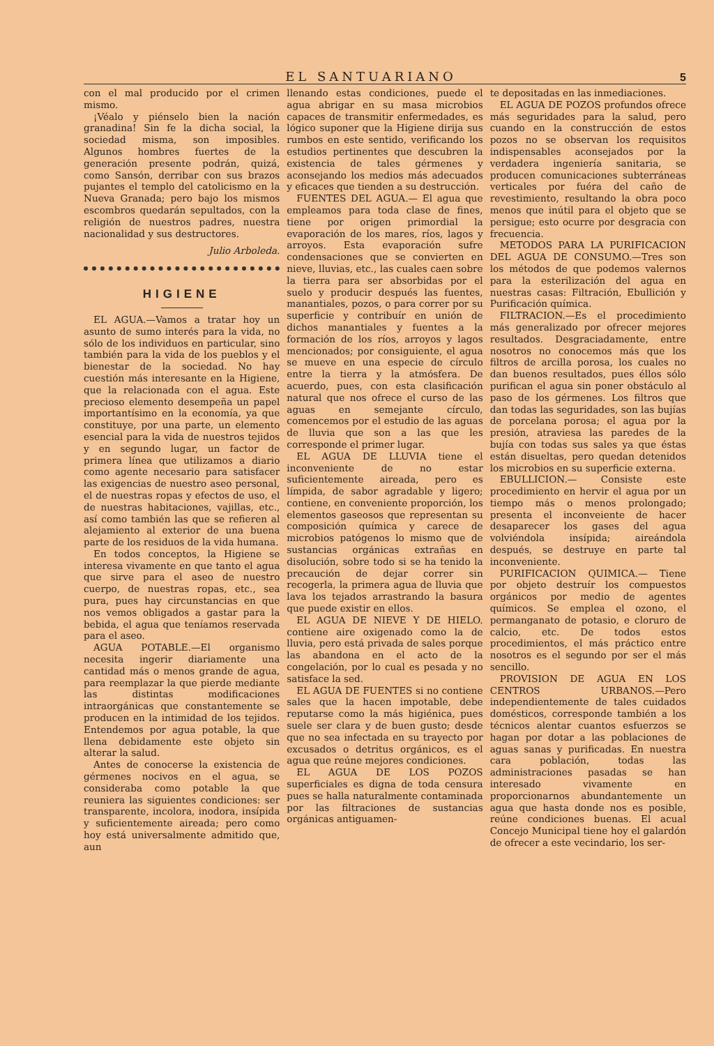EL SANTUARIANO 5
con el mal producido por el crimen mismo.
¡Véalo y piénselo bien la nación granadina! Sin fe la dicha social, la sociedad misma, son imposibles. Algunos hombres fuertes de la generación presente podrán, quizá, como Sansón, derribar con sus brazos pujantes el templo del catolicismo en la Nueva Granada; pero bajo los mismos escombros quedarán sepultados, con la religión de nuestros padres, nuestra nacionalidad y sus destructores.
Julio Arboleda.
HIGIENE
EL AGUA.—Vamos a tratar hoy un asunto de sumo interés para la vida, no sólo de los individuos en particular, sino también para la vida de los pueblos y el bienestar de la sociedad. No hay cuestión más interesante en la Higiene, que la relacionada con el agua. Este precioso elemento desempeña un papel importantísimo en la economía, ya que constituye, por una parte, un elemento esencial para la vida de nuestros tejidos y en segundo lugar, un factor de primera línea que utilizamos a diario como agente necesario para satisfacer las exigencias de nuestro aseo personal, el de nuestras ropas y efectos de uso, el de nuestras habitaciones, vajillas, etc., así como también las que se refieren al alejamiento al exterior de una buena parte de los residuos de la vida humana.
En todos conceptos, la Higiene se interesa vivamente en que tanto el agua que sirve para el aseo de nuestro cuerpo, de nuestras ropas, etc., sea pura, pues hay circunstancias en que nos vemos obligados a gastar para la bebida, el agua que teníamos reservada para el aseo.
AGUA POTABLE.—El organismo necesita ingerir diariamente una cantidad más o menos grande de agua, para reemplazar la que pierde mediante las distintas modificaciones intraorgánicas que constantemente se producen en la intimidad de los tejidos. Entendemos por agua potable, la que llena debidamente este objeto sin alterar la salud.
Antes de conocerse la existencia de gérmenes nocivos en el agua, se consideraba como potable la que reuniera las siguientes condiciones: ser transparente, incolora, inodora, insípida y suficientemente aireada; pero como hoy está universalmente admitido que, aun
llenando estas condiciones, puede el agua abrigar en su masa microbios capaces de transmitir enfermedades, es lógico suponer que la Higiene dirija sus rumbos en este sentido, verificando los estudios pertinentes que descubren la existencia de tales gérmenes y aconsejando los medios más adecuados y eficaces que tienden a su destrucción.
FUENTES DEL AGUA.— El agua que empleamos para toda clase de fines, tiene por origen primordial la evaporación de los mares, ríos, lagos y arroyos. Esta evaporación sufre condensaciones que se convierten en nieve, lluvias, etc., las cuales caen sobre la tierra para ser absorbidas por el suelo y producir después las fuentes, manantiales, pozos, o para correr por su superficie y contribuír en unión de dichos manantiales y fuentes a la formación de los ríos, arroyos y lagos mencionados; por consiguiente, el agua se mueve en una especie de círculo entre la tierra y la atmósfera. De acuerdo, pues, con esta clasificación natural que nos ofrece el curso de las aguas en semejante círculo, comencemos por el estudio de las aguas de lluvia que son a las que les corresponde el primer lugar.
EL AGUA DE LLUVIA tiene el inconveniente de no estar suficientemente aireada, pero es límpida, de sabor agradable y ligero; contiene, en conveniente proporción, los elementos gaseosos que representan su composición química y carece de microbios patógenos lo mismo que de sustancias orgánicas extrañas en disolución, sobre todo si se ha tenido la precaución de dejar correr sin recogerla, la primera agua de lluvia que lava los tejados arrastrando la basura que puede existir en ellos.
EL AGUA DE NIEVE Y DE HIELO. contiene aire oxigenado como la de lluvia, pero está privada de sales porque las abandona en el acto de la congelación, por lo cual es pesada y no satisface la sed.
EL AGUA DE FUENTES si no contiene sales que la hacen impotable, debe reputarse como la más higiénica, pues suele ser clara y de buen gusto; desde que no sea infectada en su trayecto por excusados o detritus orgánicos, es el agua que reúne mejores condiciones.
EL AGUA DE LOS POZOS superficiales es digna de toda censura pues se halla naturalmente contaminada por las filtraciones de sustancias orgánicas antiguamen-
te depositadas en las inmediaciones.
EL AGUA DE POZOS profundos ofrece más seguridades para la salud, pero cuando en la construcción de estos pozos no se observan los requisitos indispensables aconsejados por la verdadera ingeniería sanitaria, se producen comunicaciones subterráneas verticales por fuéra del caño de revestimiento, resultando la obra poco menos que inútil para el objeto que se persigue; esto ocurre por desgracia con frecuencia.
METODOS PARA LA PURIFICACION DEL AGUA DE CONSUMO.—Tres son los métodos de que podemos valernos para la esterilización del agua en nuestras casas: Filtración, Ebullición y Purificación química.
FILTRACION.—Es el procedimiento más generalizado por ofrecer mejores resultados. Desgraciadamente, entre nosotros no conocemos más que los filtros de arcilla porosa, los cuales no dan buenos resultados, pues éllos sólo purifican el agua sin poner obstáculo al paso de los gérmenes. Los filtros que dan todas las seguridades, son las bujías de porcelana porosa; el agua por la presión, atraviesa las paredes de la bujía con todas sus sales ya que éstas están disueltas, pero quedan detenidos los microbios en su superficie externa.
EBULLICION.— Consiste este procedimiento en hervir el agua por un tiempo más o menos prolongado; presenta el inconveiente de hacer desaparecer los gases del agua volviéndola insípida; aireándola después, se destruye en parte tal inconveniente.
PURIFICACION QUIMICA.— Tiene por objeto destruír los compuestos orgánicos por medio de agentes químicos. Se emplea el ozono, el permanganato de potasio, e cloruro de calcio, etc. De todos estos procedimientos, el más práctico entre nosotros es el segundo por ser el más sencillo.
PROVISION DE AGUA EN LOS CENTROS URBANOS.—Pero independientemente de tales cuidados domésticos, corresponde también a los técnicos alentar cuantos esfuerzos se hagan por dotar a las poblaciones de aguas sanas y purificadas. En nuestra cara población, todas las administraciones pasadas se han interesado vivamente en proporcionarnos abundantemente un agua que hasta donde nos es posible, reúne condiciones buenas. El acual Concejo Municipal tiene hoy el galardón de ofrecer a este vecindario, los ser-